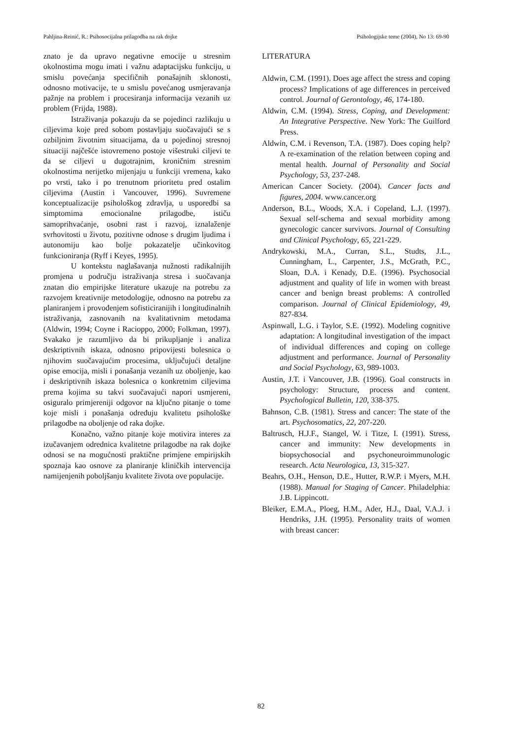Pahljina-Reinić, R.: Psihosocijalna prilagodba na rak dojke Psihologijske teme (2004), No 13: 69-90
znato je da upravo negativne emocije u stresnim okolnostima mogu imati i važnu adaptacijsku funkciju, u smislu povećanja specifičnih ponašajnih sklonosti, odnosno motivacije, te u smislu povećanog usmjeravanja pažnje na problem i procesiranja informacija vezanih uz problem (Frijda, 1988).
Istraživanja pokazuju da se pojedinci razlikuju u ciljevima koje pred sobom postavljaju suočavajući se s ozbiljnim životnim situacijama, da u pojedinoj stresnoj situaciji najčešće istovremeno postoje višestruki ciljevi te da se ciljevi u dugotrajnim, kroničnim stresnim okolnostima nerijetko mijenjaju u funkciji vremena, kako po vrsti, tako i po trenutnom prioritetu pred ostalim ciljevima (Austin i Vancouver, 1996). Suvremene konceptualizacije psihološkog zdravlja, u usporedbi sa simptomima emocionalne prilagodbe, ističu samoprihvaćanje, osobni rast i razvoj, iznalaženje svrhovitosti u životu, pozitivne odnose s drugim ljudima i autonomiju kao bolje pokazatelje učinkovitog funkcioniranja (Ryff i Keyes, 1995).
U kontekstu naglašavanja nužnosti radikalnijih promjena u području istraživanja stresa i suočavanja znatan dio empirijske literature ukazuje na potrebu za razvojem kreativnije metodologije, odnosno na potrebu za planiranjem i provođenjem sofisticiranijih i longitudinalnih istraživanja, zasnovanih na kvalitativnim metodama (Aldwin, 1994; Coyne i Racioppo, 2000; Folkman, 1997). Svakako je razumljivo da bi prikupljanje i analiza deskriptivnih iskaza, odnosno pripovijesti bolesnica o njihovim suočavajućim procesima, uključujući detaljne opise emocija, misli i ponašanja vezanih uz oboljenje, kao i deskriptivnih iskaza bolesnica o konkretnim ciljevima prema kojima su takvi suočavajući napori usmjereni, osiguralo primjereniji odgovor na ključno pitanje o tome koje misli i ponašanja određuju kvalitetu psihološke prilagodbe na oboljenje od raka dojke.
Konačno, važno pitanje koje motivira interes za izučavanjem odrednica kvalitetne prilagodbe na rak dojke odnosi se na mogućnosti praktične primjene empirijskih spoznaja kao osnove za planiranje kliničkih intervencija namijenjenih poboljšanju kvalitete života ove populacije.
LITERATURA
Aldwin, C.M. (1991). Does age affect the stress and coping process? Implications of age differences in perceived control. Journal of Gerontology, 46, 174-180.
Aldwin, C.M. (1994). Stress, Coping, and Development: An Integrative Perspective. New York: The Guilford Press.
Aldwin, C.M. i Revenson, T.A. (1987). Does coping help? A re-examination of the relation between coping and mental health. Journal of Personality and Social Psychology, 53, 237-248.
American Cancer Society. (2004). Cancer facts and figures, 2004. www.cancer.org
Anderson, B.L., Woods, X.A. i Copeland, L.J. (1997). Sexual self-schema and sexual morbidity among gynecologic cancer survivors. Journal of Consulting and Clinical Psychology, 65, 221-229.
Andrykowski, M.A., Curran, S.L., Studts, J.L., Cunningham, L., Carpenter, J.S., McGrath, P.C., Sloan, D.A. i Kenady, D.E. (1996). Psychosocial adjustment and quality of life in women with breast cancer and benign breast problems: A controlled comparison. Journal of Clinical Epidemiology, 49, 827-834.
Aspinwall, L.G. i Taylor, S.E. (1992). Modeling cognitive adaptation: A longitudinal investigation of the impact of individual differences and coping on college adjustment and performance. Journal of Personality and Social Psychology, 63, 989-1003.
Austin, J.T. i Vancouver, J.B. (1996). Goal constructs in psychology: Structure, process and content. Psychological Bulletin, 120, 338-375.
Bahnson, C.B. (1981). Stress and cancer: The state of the art. Psychosomatics, 22, 207-220.
Baltrusch, H.J.F., Stangel, W. i Titze, I. (1991). Stress, cancer and immunity: New developments in biopsychosocial and psychoneuroimmunologic research. Acta Neurologica, 13, 315-327.
Beahrs, O.H., Henson, D.E., Hutter, R.W.P. i Myers, M.H. (1988). Manual for Staging of Cancer. Philadelphia: J.B. Lippincott.
Bleiker, E.M.A., Ploeg, H.M., Ader, H.J., Daal, V.A.J. i Hendriks, J.H. (1995). Personality traits of women with breast cancer:
82